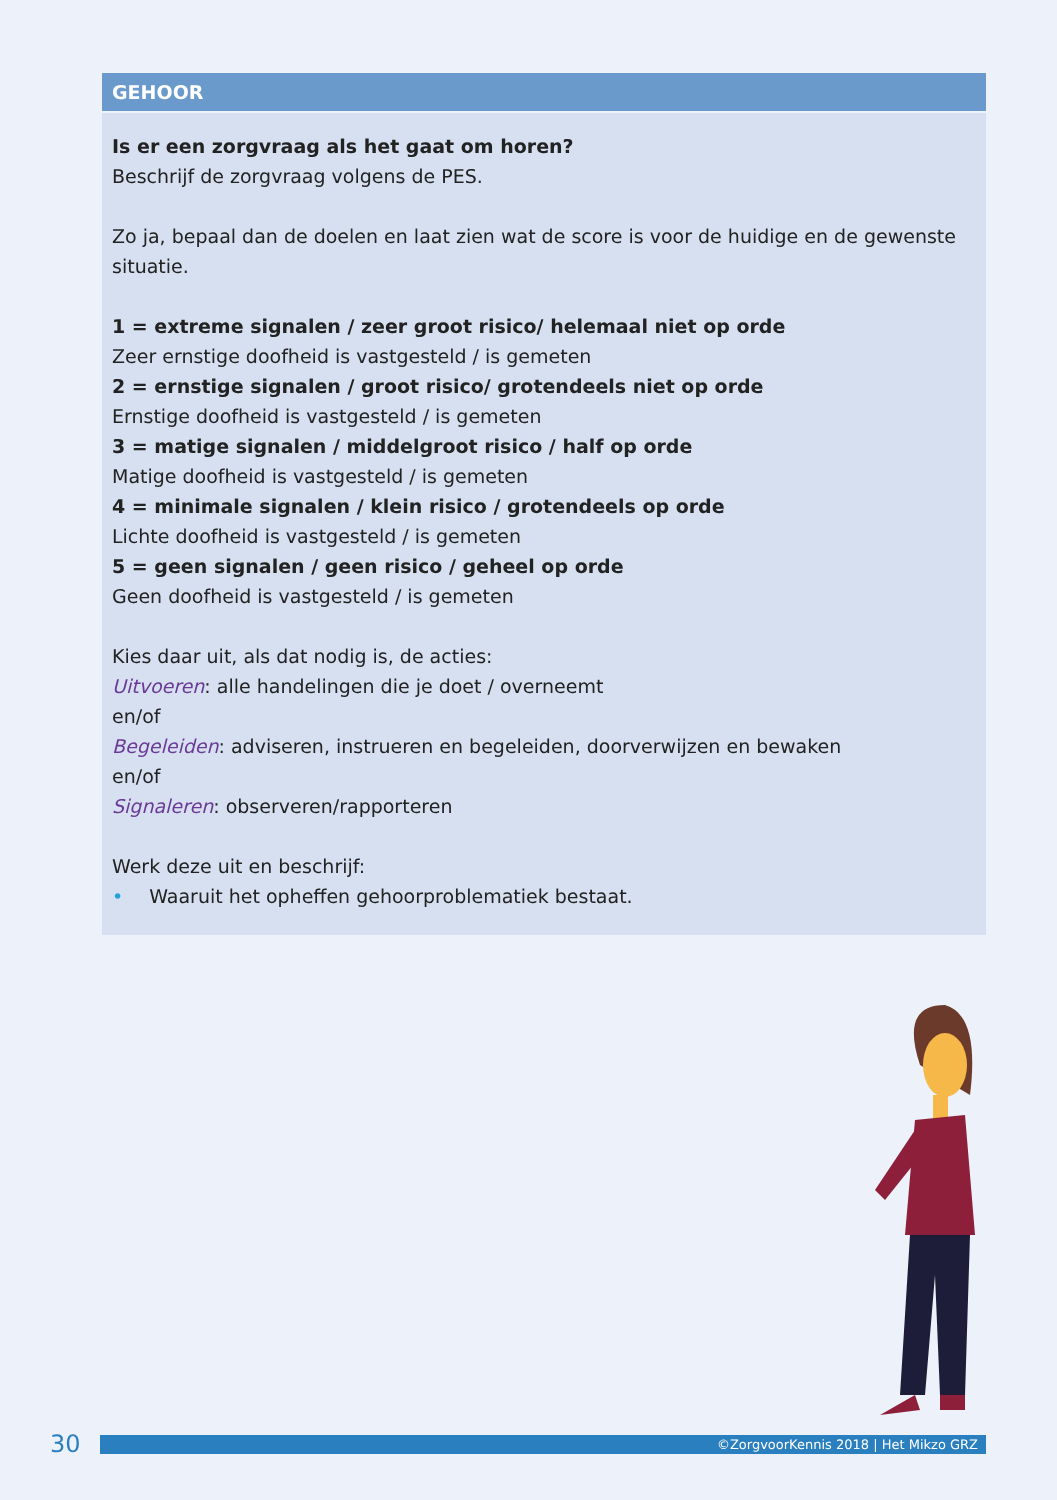GEHOOR
Is er een zorgvraag als het gaat om horen?
Beschrijf de zorgvraag volgens de PES.
Zo ja, bepaal dan de doelen en laat zien wat de score is voor de huidige en de gewenste situatie.
1 = extreme signalen / zeer groot risico/ helemaal niet op orde
Zeer ernstige doofheid is vastgesteld / is gemeten
2 = ernstige signalen / groot risico/ grotendeels niet op orde
Ernstige doofheid is vastgesteld / is gemeten
3 = matige signalen / middelgroot risico / half op orde
Matige doofheid is vastgesteld / is gemeten
4 = minimale signalen / klein risico / grotendeels op orde
Lichte doofheid is vastgesteld / is gemeten
5 = geen signalen / geen risico / geheel op orde
Geen doofheid is vastgesteld / is gemeten
Kies daar uit, als dat nodig is, de acties:
Uitvoeren: alle handelingen die je doet / overneemt
en/of
Begeleiden: adviseren, instrueren en begeleiden, doorverwijzen en bewaken
en/of
Signaleren: observeren/rapporteren
Werk deze uit en beschrijf:
• Waaruit het opheffen gehoorproblematiek bestaat.
30
©ZorgvoorKennis 2018 | Het Mikzo GRZ